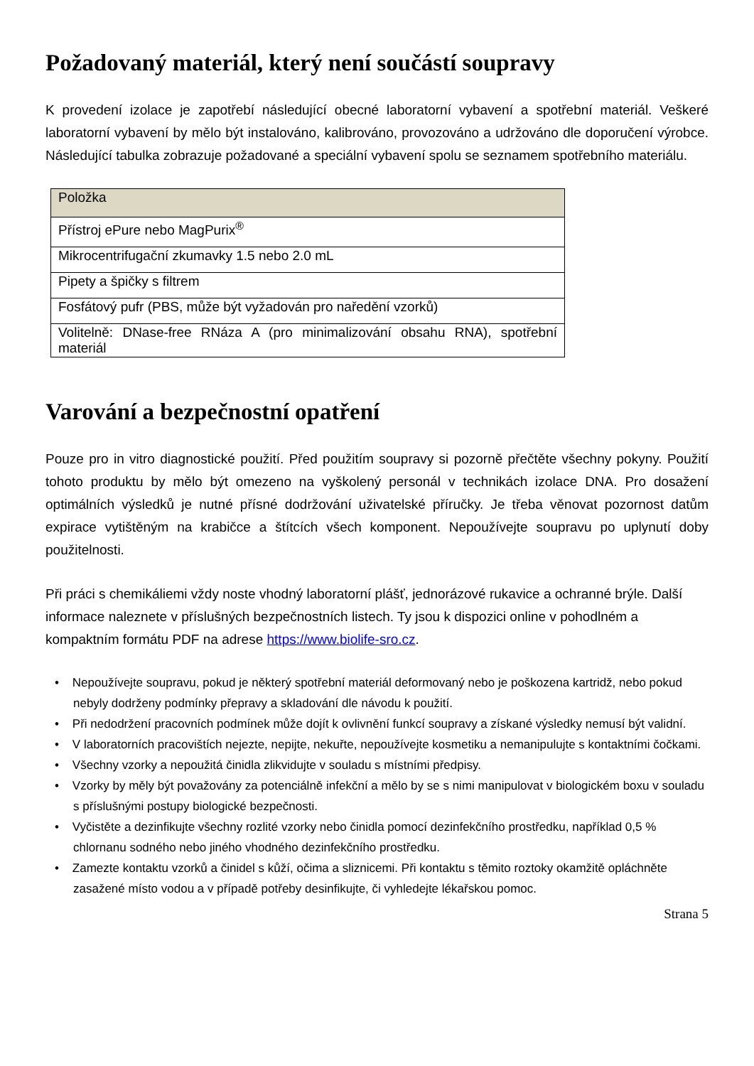Požadovaný materiál, který není součástí soupravy
K provedení izolace je zapotřebí následující obecné laboratorní vybavení a spotřební materiál. Veškeré laboratorní vybavení by mělo být instalováno, kalibrováno, provozováno a udržováno dle doporučení výrobce. Následující tabulka zobrazuje požadované a speciální vybavení spolu se seznamem spotřebního materiálu.
| Položka |
| --- |
| Přístroj ePure nebo MagPurix<sup>®</sup> |
| Mikrocentrifugační zkumavky 1.5 nebo 2.0 mL |
| Pipety a špičky s filtrem |
| Fosfátový pufr (PBS, může být vyžadován pro naředění vzorků) |
| Volitelně: DNase-free RNáza A (pro minimalizování obsahu RNA), spotřební materiál |
Varování a bezpečnostní opatření
Pouze pro in vitro diagnostické použití. Před použitím soupravy si pozorně přečtěte všechny pokyny. Použití tohoto produktu by mělo být omezeno na vyškolený personál v technikách izolace DNA. Pro dosažení optimálních výsledků je nutné přísné dodržování uživatelské příručky. Je třeba věnovat pozornost datům expirace vytištěným na krabičce a štítcích všech komponent. Nepoužívejte soupravu po uplynutí doby použitelnosti.
Při práci s chemikáliemi vždy noste vhodný laboratorní plášť, jednorázové rukavice a ochranné brýle. Další informace naleznete v příslušných bezpečnostních listech. Ty jsou k dispozici online v pohodlném a kompaktním formátu PDF na adrese https://www.biolife-sro.cz.
• Nepoužívejte soupravu, pokud je některý spotřební materiál deformovaný nebo je poškozena kartridž, nebo pokud nebyly dodrženy podmínky přepravy a skladování dle návodu k použití.
• Při nedodržení pracovních podmínek může dojít k ovlivnění funkcí soupravy a získané výsledky nemusí být validní.
• V laboratorních pracovištích nejezte, nepijte, nekuřte, nepoužívejte kosmetiku a nemanipulujte s kontaktními čočkami.
• Všechny vzorky a nepoužitá činidla zlikvidujte v souladu s místními předpisy.
• Vzorky by měly být považovány za potenciálně infekční a mělo by se s nimi manipulovat v biologickém boxu v souladu s příslušnými postupy biologické bezpečnosti.
• Vyčistěte a dezinfikujte všechny rozlité vzorky nebo činidla pomocí dezinfekčního prostředku, například 0,5 % chlornanu sodného nebo jiného vhodného dezinfekčního prostředku.
• Zamezte kontaktu vzorků a činidel s kůží, očima a sliznicemi. Při kontaktu s těmito roztoky okamžitě opláchněte zasažené místo vodou a v případě potřeby desinfikujte, či vyhledejte lékařskou pomoc.
Strana 5